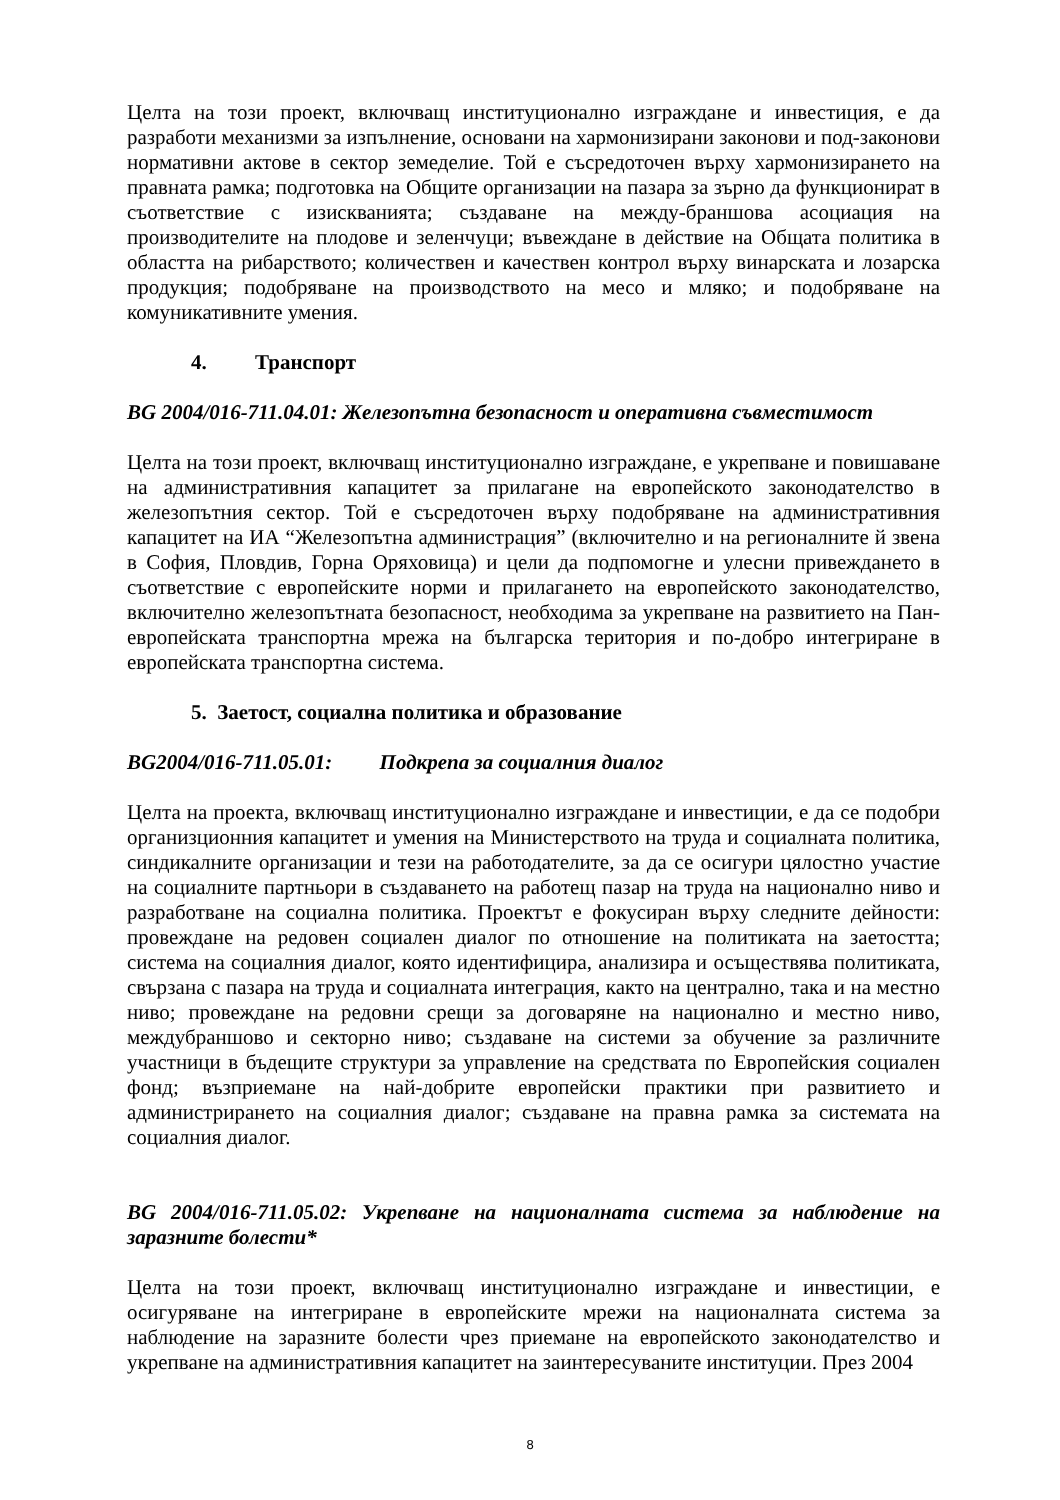Целта на този проект, включващ институционално изграждане и инвестиция, е да разработи механизми за изпълнение, основани на хармонизирани законови и под-законови нормативни актове в сектор земеделие. Той е съсредоточен върху хармонизирането на правната рамка; подготовка на Общите организации на пазара за зърно да функционират в съответствие с изискванията; създаване на между-браншова асоциация на производителите на плодове и зеленчуци; въвеждане в действие на Общата политика в областта на рибарството; количествен и качествен контрол върху винарската и лозарска продукция; подобряване на производството на месо и мляко; и подобряване на комуникативните умения.
4. Транспорт
BG 2004/016-711.04.01: Железопътна безопасност и оперативна съвместимост
Целта на този проект, включващ институционално изграждане, е укрепване и повишаване на административния капацитет за прилагане на европейското законодателство в железопътния сектор. Той е съсредоточен върху подобряване на административния капацитет на ИА “Железопътна администрация” (включително и на регионалните й звена в София, Пловдив, Горна Оряховица) и цели да подпомогне и улесни привеждането в съответствие с европейските норми и прилагането на европейското законодателство, включително железопътната безопасност, необходима за укрепване на развитието на Пан-европейската транспортна мрежа на българска територия и по-добро интегриране в европейската транспортна система.
5. Заетост, социална политика и образование
BG2004/016-711.05.01: Подкрепа за социалния диалог
Целта на проекта, включващ институционално изграждане и инвестиции, е да се подобри организционния капацитет и умения на Министерството на труда и социалната политика, синдикалните организации и тези на работодателите, за да се осигури цялостно участие на социалните партньори в създаването на работещ пазар на труда на национално ниво и разработване на социална политика. Проектът е фокусиран върху следните дейности: провеждане на редовен социален диалог по отношение на политиката на заетостта; система на социалния диалог, която идентифицира, анализира и осъществява политиката, свързана с пазара на труда и социалната интеграция, както на централно, така и на местно ниво; провеждане на редовни срещи за договаряне на национално и местно ниво, междубраншово и секторно ниво; създаване на системи за обучение за различните участници в бъдещите структури за управление на средствата по Европейския социален фонд; възприемане на най-добрите европейски практики при развитието и администрирането на социалния диалог; създаване на правна рамка за системата на социалния диалог.
BG 2004/016-711.05.02: Укрепване на националната система за наблюдение на заразните болести*
Целта на този проект, включващ институционално изграждане и инвестиции, е осигуряване на интегриране в европейските мрежи на националната система за наблюдение на заразните болести чрез приемане на европейското законодателство и укрепване на административния капацитет на заинтересуваните институции. През 2004
8